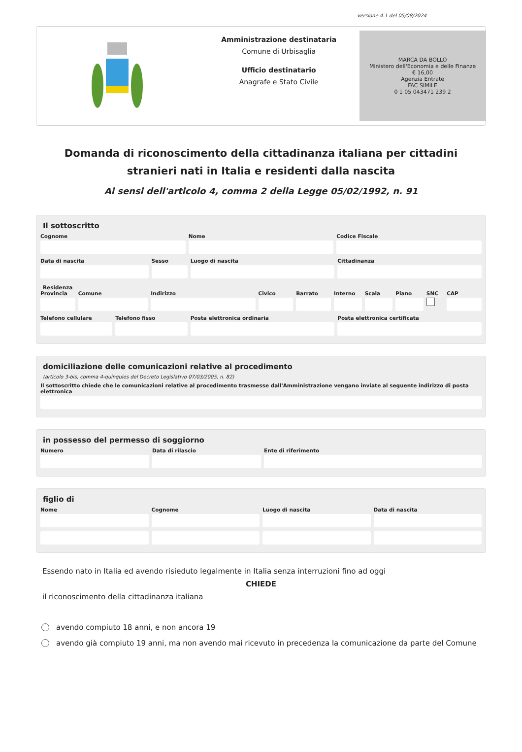versione 4.1 del 05/08/2024
Amministrazione destinataria
Comune di Urbisaglia
Ufficio destinatario
Anagrafe e Stato Civile
MARCA DA BOLLO
Ministero dell'Economia e delle Finanze
€ 16,00
Agenzia Entrate
FAC SIMILE
0 1 05 043471 239 2
Domanda di riconoscimento della cittadinanza italiana per cittadini stranieri nati in Italia e residenti dalla nascita
Ai sensi dell'articolo 4, comma 2 della Legge 05/02/1992, n. 91
Il sottoscritto
Cognome Nome Codice Fiscale
Data di nascita Sesso Luogo di nascita Cittadinanza
Residenza
Provincia Comune Indirizzo Civico Barrato Interno Scala Piano SNC CAP
Telefono cellulare Telefono fisso Posta elettronica ordinaria Posta elettronica certificata
domiciliazione delle comunicazioni relative al procedimento
(articolo 3-bis, comma 4-quinquies del Decreto Legislativo 07/03/2005, n. 82)
Il sottoscritto chiede che le comunicazioni relative al procedimento trasmesse dall'Amministrazione vengano inviate al seguente indirizzo di posta elettronica
in possesso del permesso di soggiorno
Numero Data di rilascio Ente di riferimento
figlio di
Nome Cognome Luogo di nascita Data di nascita
Essendo nato in Italia ed avendo risieduto legalmente in Italia senza interruzioni fino ad oggi
CHIEDE
il riconoscimento della cittadinanza italiana
avendo compiuto 18 anni, e non ancora 19
avendo già compiuto 19 anni, ma non avendo mai ricevuto in precedenza la comunicazione da parte del Comune